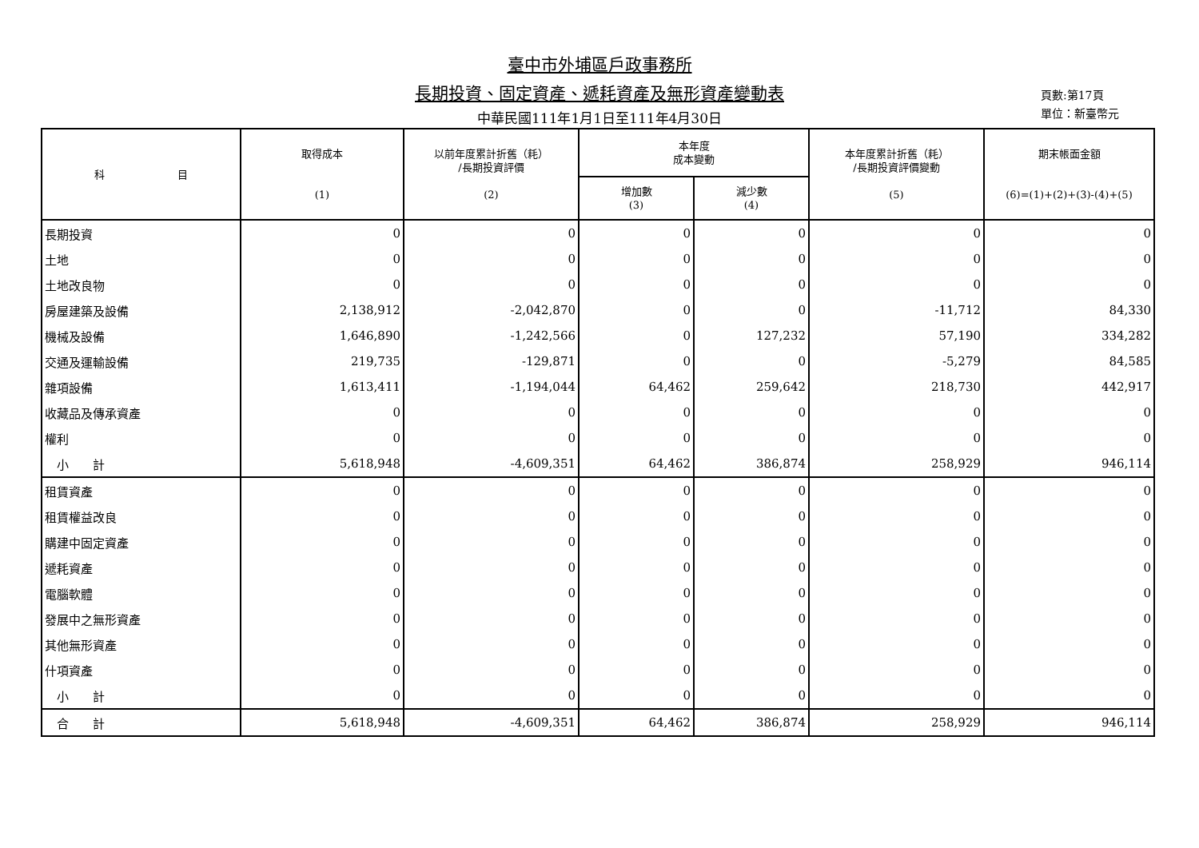臺中市外埔區戶政事務所
長期投資、固定資產、遞耗資產及無形資產變動表
中華民國111年1月1日至111年4月30日
頁數:第17頁
單位：新臺幣元
| 科 目 | 取得成本 (1) | 以前年度累計折舊（耗） /長期投資評價 (2) | 本年度 成本變動 | | 本年度累計折舊（耗） /長期投資評價變動 (5) | 期末帳面金額 (6)=(1)+(2)+(3)-(4)+(5) |
| --- | --- | --- | --- | --- | --- | --- |
| | | | 增加數 (3) | 減少數 (4) | | |
| 長期投資 | 0 | 0 | 0 | 0 | 0 | 0 |
| 土地 | 0 | 0 | 0 | 0 | 0 | 0 |
| 土地改良物 | 0 | 0 | 0 | 0 | 0 | 0 |
| 房屋建築及設備 | 2,138,912 | -2,042,870 | 0 | 0 | -11,712 | 84,330 |
| 機械及設備 | 1,646,890 | -1,242,566 | 0 | 127,232 | 57,190 | 334,282 |
| 交通及運輸設備 | 219,735 | -129,871 | 0 | 0 | -5,279 | 84,585 |
| 雜項設備 | 1,613,411 | -1,194,044 | 64,462 | 259,642 | 218,730 | 442,917 |
| 收藏品及傳承資產 | 0 | 0 | 0 | 0 | 0 | 0 |
| 權利 | 0 | 0 | 0 | 0 | 0 | 0 |
| 小 計 | 5,618,948 | -4,609,351 | 64,462 | 386,874 | 258,929 | 946,114 |
| 租賃資產 | 0 | 0 | 0 | 0 | 0 | 0 |
| 租賃權益改良 | 0 | 0 | 0 | 0 | 0 | 0 |
| 購建中固定資產 | 0 | 0 | 0 | 0 | 0 | 0 |
| 遞耗資產 | 0 | 0 | 0 | 0 | 0 | 0 |
| 電腦軟體 | 0 | 0 | 0 | 0 | 0 | 0 |
| 發展中之無形資產 | 0 | 0 | 0 | 0 | 0 | 0 |
| 其他無形資產 | 0 | 0 | 0 | 0 | 0 | 0 |
| 什項資產 | 0 | 0 | 0 | 0 | 0 | 0 |
| 小 計 | 0 | 0 | 0 | 0 | 0 | 0 |
| 合 計 | 5,618,948 | -4,609,351 | 64,462 | 386,874 | 258,929 | 946,114 |